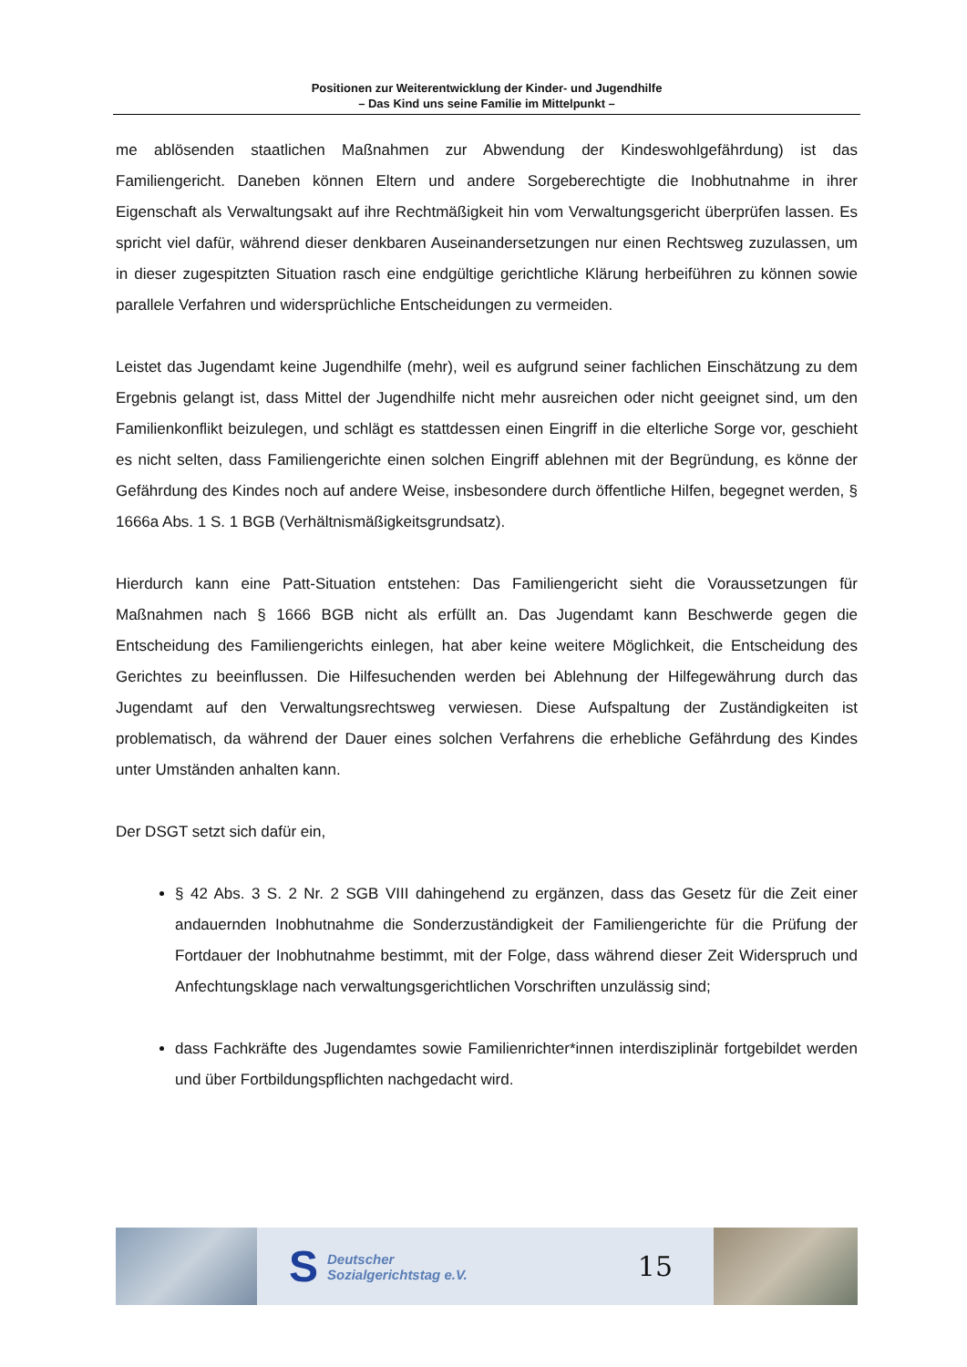Positionen zur Weiterentwicklung der Kinder- und Jugendhilfe
– Das Kind uns seine Familie im Mittelpunkt –
me ablösenden staatlichen Maßnahmen zur Abwendung der Kindeswohlgefährdung) ist das Familiengericht. Daneben können Eltern und andere Sorgeberechtigte die Inobhutnahme in ihrer Eigenschaft als Verwaltungsakt auf ihre Rechtmäßigkeit hin vom Verwaltungsgericht überprüfen lassen. Es spricht viel dafür, während dieser denkbaren Auseinandersetzungen nur einen Rechtsweg zuzulassen, um in dieser zugespitzten Situation rasch eine endgültige gerichtliche Klärung herbeiführen zu können sowie parallele Verfahren und widersprüchliche Entscheidungen zu vermeiden.
Leistet das Jugendamt keine Jugendhilfe (mehr), weil es aufgrund seiner fachlichen Einschätzung zu dem Ergebnis gelangt ist, dass Mittel der Jugendhilfe nicht mehr ausreichen oder nicht geeignet sind, um den Familienkonflikt beizulegen, und schlägt es stattdessen einen Eingriff in die elterliche Sorge vor, geschieht es nicht selten, dass Familiengerichte einen solchen Eingriff ablehnen mit der Begründung, es könne der Gefährdung des Kindes noch auf andere Weise, insbesondere durch öffentliche Hilfen, begegnet werden, § 1666a Abs. 1 S. 1 BGB (Verhältnismäßigkeitsgrundsatz).
Hierdurch kann eine Patt-Situation entstehen: Das Familiengericht sieht die Voraussetzungen für Maßnahmen nach § 1666 BGB nicht als erfüllt an. Das Jugendamt kann Beschwerde gegen die Entscheidung des Familiengerichts einlegen, hat aber keine weitere Möglichkeit, die Entscheidung des Gerichtes zu beeinflussen. Die Hilfesuchenden werden bei Ablehnung der Hilfegewährung durch das Jugendamt auf den Verwaltungsrechtsweg verwiesen. Diese Aufspaltung der Zuständigkeiten ist problematisch, da während der Dauer eines solchen Verfahrens die erhebliche Gefährdung des Kindes unter Umständen anhalten kann.
Der DSGT setzt sich dafür ein,
§ 42 Abs. 3 S. 2 Nr. 2 SGB VIII dahingehend zu ergänzen, dass das Gesetz für die Zeit einer andauernden Inobhutnahme die Sonderzuständigkeit der Familiengerichte für die Prüfung der Fortdauer der Inobhutnahme bestimmt, mit der Folge, dass während dieser Zeit Widerspruch und Anfechtungsklage nach verwaltungsgerichtlichen Vorschriften unzulässig sind;
dass Fachkräfte des Jugendamtes sowie Familienrichter*innen interdisziplinär fortgebildet werden und über Fortbildungspflichten nachgedacht wird.
S Deutscher
Sozialgerichtstag e.V.
15